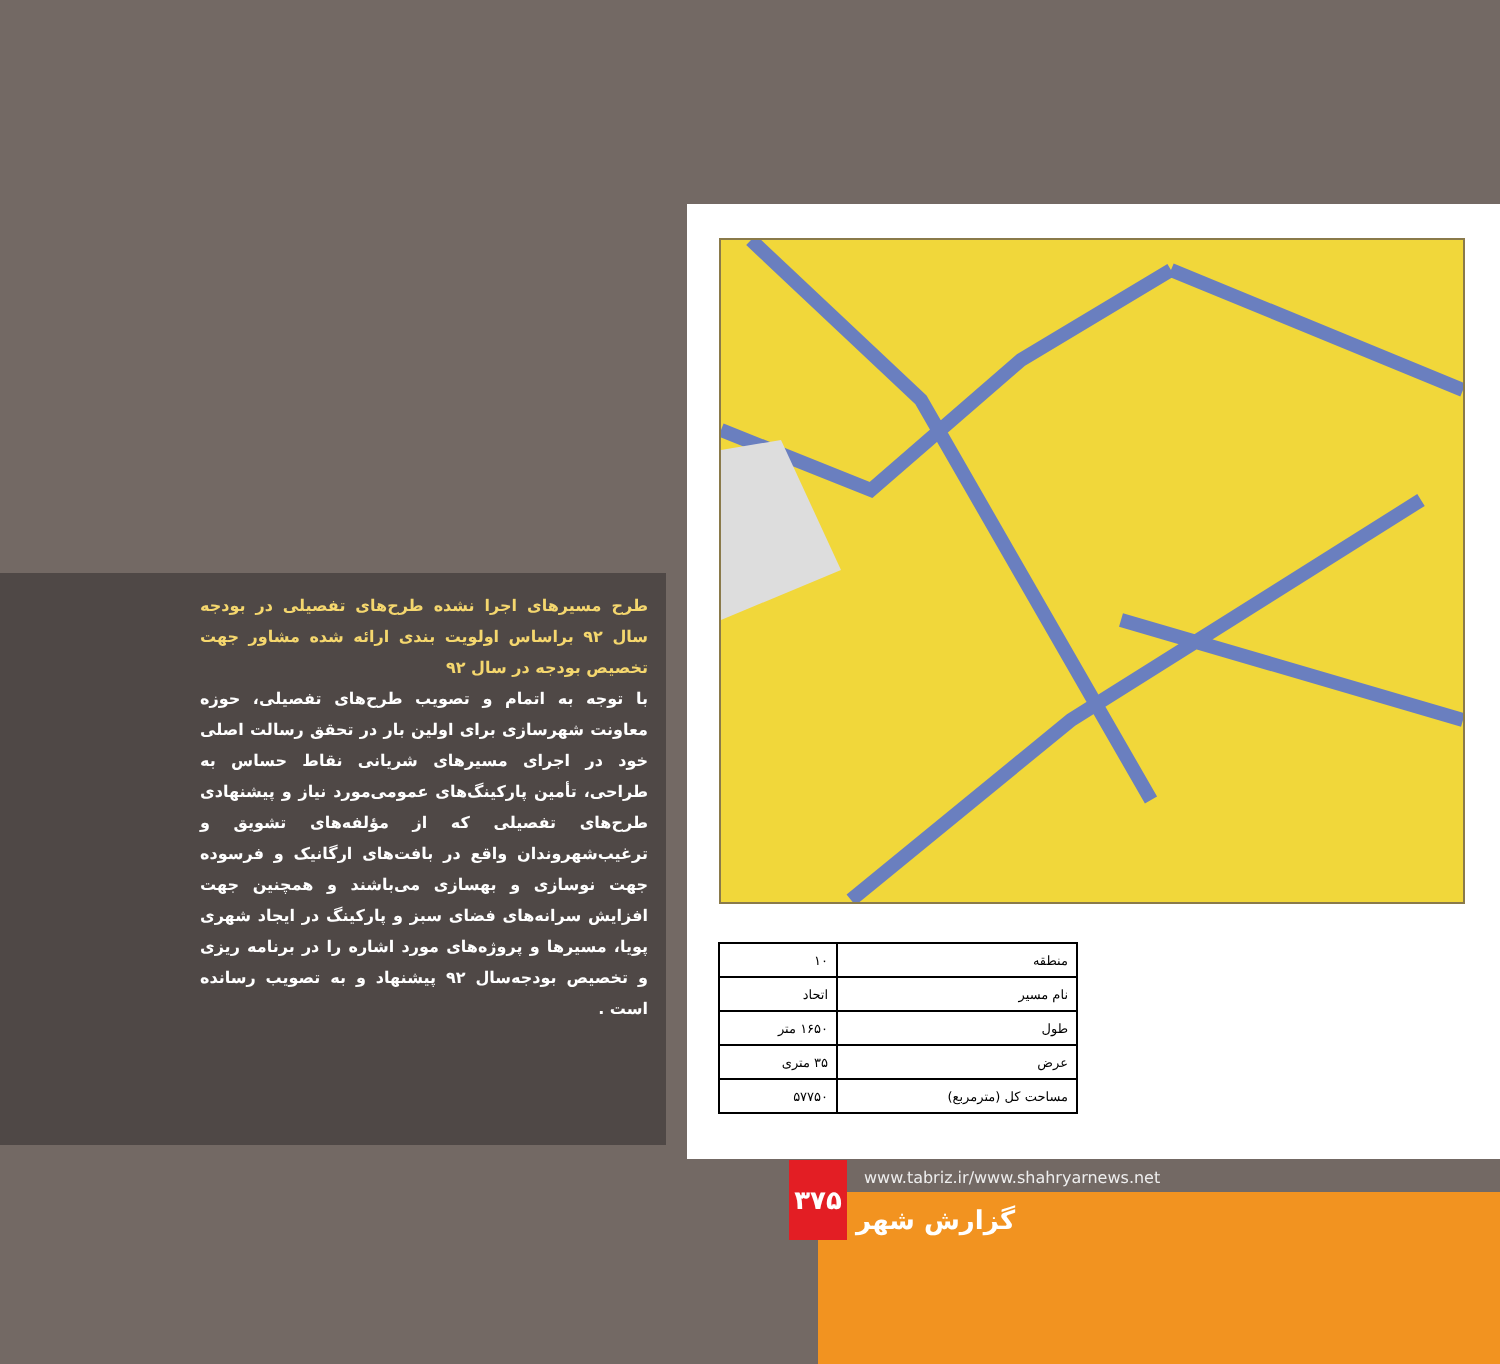طرح مسیرهای اجرا نشده طرح‌های تفصیلی در بودجه سال ۹۲ براساس اولویت بندی ارائه شده مشاور جهت تخصیص بودجه در سال ۹۲
با توجه به اتمام و تصویب طرح‌های تفصیلی، حوزه معاونت شهرسازی برای اولین بار در تحقق رسالت اصلی خود در اجرای مسیرهای شریانی نقاط حساس به طراحی، تأمین پارکینگ‌های عمومی‌مورد نیاز و پیشنهادی طرح‌های تفصیلی که از مؤلفه‌های تشویق و ترغیب‌شهروندان واقع در بافت‌های ارگانیک و فرسوده جهت نوسازی و بهسازی می‌باشند و همچنین جهت افزایش سرانه‌های فضای سبز و پارکینگ در ایجاد شهری پویا، مسیرها و پروژه‌های مورد اشاره را در برنامه ریزی و تخصیص بودجه‌سال ۹۲ پیشنهاد و به تصویب رسانده است .
| منطقه | ۱۰ |
| نام مسیر | اتحاد |
| طول | ۱۶۵۰ متر |
| عرض | ۳۵ متری |
| مساحت کل (مترمربع) | ۵۷۷۵۰ |
۳۷۵
www.tabriz.ir/www.shahryarnews.net
گزارش شهر